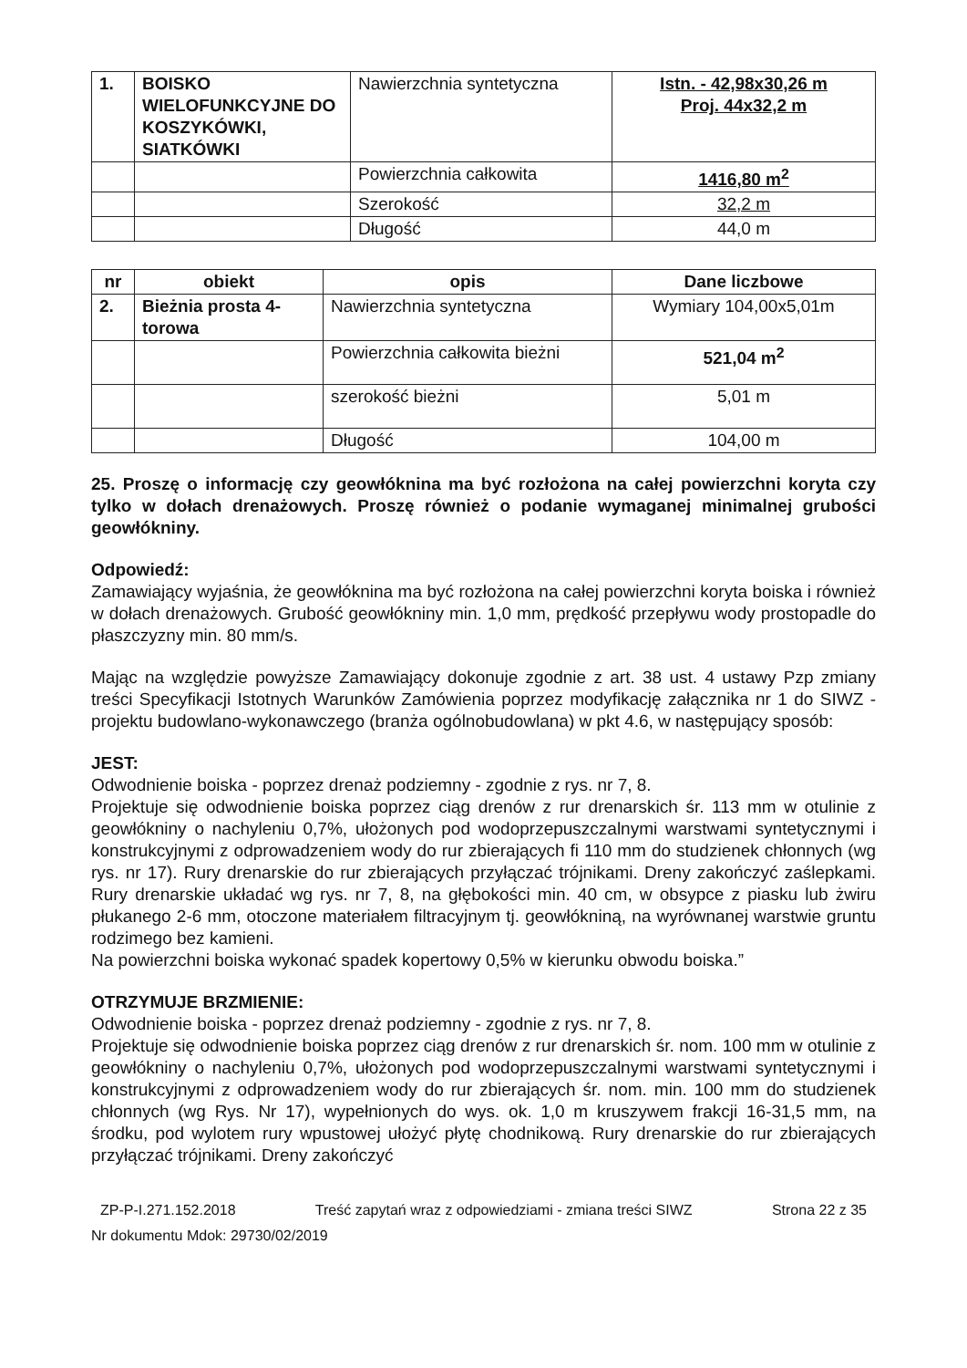| 1. | BOISKO WIELOFUNKCYJNE DO KOSZYKÓWKI, SIATKÓWKI | Nawierzchnia syntetyczna | Istn. - 42,98x30,26 m Proj. 44x32,2 m |
| | | Powierzchnia całkowita | 1416,80 m<sup>2</sup> |
| | | Szerokość | 32,2 m |
| | | Długość | 44,0 m |
| nr | obiekt | opis | Dane liczbowe |
| --- | --- | --- | --- |
| 2. | Bieżnia prosta 4-torowa | Nawierzchnia syntetyczna | Wymiary 104,00x5,01m |
| | | Powierzchnia całkowita bieżni | 521,04 m<sup>2</sup> |
| | | szerokość bieżni | 5,01 m |
| | | Długość | 104,00 m |
25. Proszę o informację czy geowłóknina ma być rozłożona na całej powierzchni koryta czy tylko w dołach drenażowych. Proszę również o podanie wymaganej minimalnej grubości geowłókniny.
Odpowiedź:
Zamawiający wyjaśnia, że geowłóknina ma być rozłożona na całej powierzchni koryta boiska i również w dołach drenażowych. Grubość geowłókniny min. 1,0 mm, prędkość przepływu wody prostopadle do płaszczyzny min. 80 mm/s.
Mając na względzie powyższe Zamawiający dokonuje zgodnie z art. 38 ust. 4 ustawy Pzp zmiany treści Specyfikacji Istotnych Warunków Zamówienia poprzez modyfikację załącznika nr 1 do SIWZ - projektu budowlano-wykonawczego (branża ogólnobudowlana) w pkt 4.6, w następujący sposób:
JEST:
Odwodnienie boiska - poprzez drenaż podziemny - zgodnie z rys. nr 7, 8.
Projektuje się odwodnienie boiska poprzez ciąg drenów z rur drenarskich śr. 113 mm w otulinie z geowłókniny o nachyleniu 0,7%, ułożonych pod wodoprzepuszczalnymi warstwami syntetycznymi i konstrukcyjnymi z odprowadzeniem wody do rur zbierających fi 110 mm do studzienek chłonnych (wg rys. nr 17). Rury drenarskie do rur zbierających przyłączać trójnikami. Dreny zakończyć zaślepkami. Rury drenarskie układać wg rys. nr 7, 8, na głębokości min. 40 cm, w obsypce z piasku lub żwiru płukanego 2-6 mm, otoczone materiałem filtracyjnym tj. geowłókniną, na wyrównanej warstwie gruntu rodzimego bez kamieni.
Na powierzchni boiska wykonać spadek kopertowy 0,5% w kierunku obwodu boiska.”
OTRZYMUJE BRZMIENIE:
Odwodnienie boiska - poprzez drenaż podziemny - zgodnie z rys. nr 7, 8.
Projektuje się odwodnienie boiska poprzez ciąg drenów z rur drenarskich śr. nom. 100 mm w otulinie z geowłókniny o nachyleniu 0,7%, ułożonych pod wodoprzepuszczalnymi warstwami syntetycznymi i konstrukcyjnymi z odprowadzeniem wody do rur zbierających śr. nom. min. 100 mm do studzienek chłonnych (wg Rys. Nr 17), wypełnionych do wys. ok. 1,0 m kruszywem frakcji 16-31,5 mm, na środku, pod wylotem rury wpustowej ułożyć płytę chodnikową. Rury drenarskie do rur zbierających przyłączać trójnikami. Dreny zakończyć
ZP-P-I.271.152.2018 Treść zapytań wraz z odpowiedziami - zmiana treści SIWZ Strona 22 z 35
Nr dokumentu Mdok: 29730/02/2019